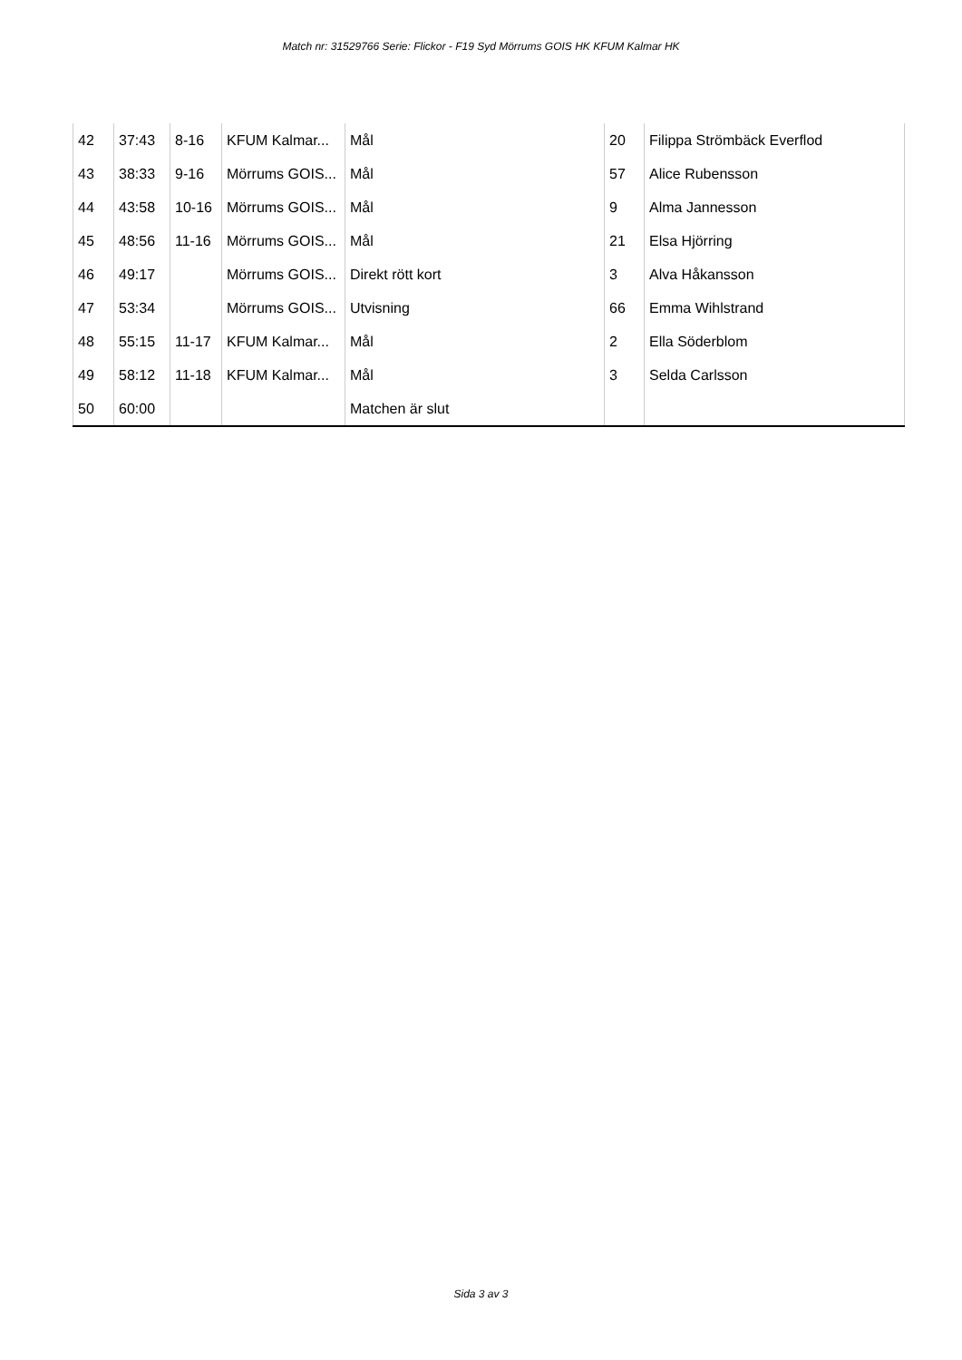Match nr: 31529766 Serie: Flickor - F19 Syd Mörrums GOIS HK KFUM Kalmar HK
| 42 | 37:43 | 8-16 | KFUM Kalmar... | Mål | 20 | Filippa Strömbäck Everflod |
| 43 | 38:33 | 9-16 | Mörrums GOIS... | Mål | 57 | Alice Rubensson |
| 44 | 43:58 | 10-16 | Mörrums GOIS... | Mål | 9 | Alma Jannesson |
| 45 | 48:56 | 11-16 | Mörrums GOIS... | Mål | 21 | Elsa Hjörring |
| 46 | 49:17 | | Mörrums GOIS... | Direkt rött kort | 3 | Alva Håkansson |
| 47 | 53:34 | | Mörrums GOIS... | Utvisning | 66 | Emma Wihlstrand |
| 48 | 55:15 | 11-17 | KFUM Kalmar... | Mål | 2 | Ella Söderblom |
| 49 | 58:12 | 11-18 | KFUM Kalmar... | Mål | 3 | Selda Carlsson |
| 50 | 60:00 | | | Matchen är slut | | |
Sida 3 av 3